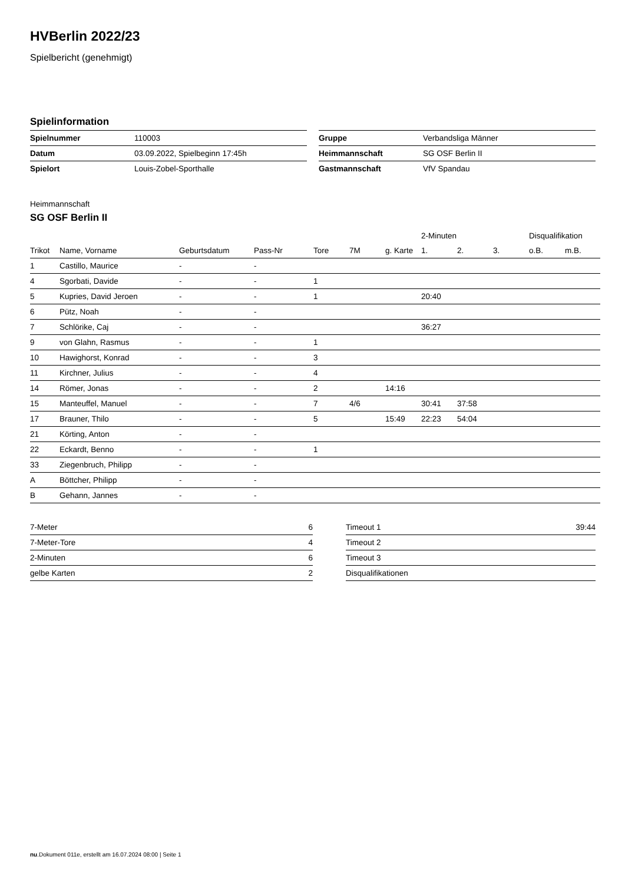HVBerlin 2022/23
Spielbericht (genehmigt)
Spielinformation
| Spielnummer | 110003 |
| Datum | 03.09.2022, Spielbeginn 17:45h |
| Spielort | Louis-Zobel-Sporthalle |
| Gruppe | Verbandsliga Männer |
| Heimmannschaft | SG OSF Berlin II |
| Gastmannschaft | VfV Spandau |
Heimmannschaft
SG OSF Berlin II
| | | | | | | | 2-Minuten | | | Disqualifikation | |
| --- | --- | --- | --- | --- | --- | --- | --- | --- | --- | --- | --- |
| Trikot | Name, Vorname | Geburtsdatum | Pass-Nr | Tore | 7M | g. Karte | 1. | 2. | 3. | o.B. | m.B. |
| 1 | Castillo, Maurice | - | - | | | | | | | | |
| 4 | Sgorbati, Davide | - | - | 1 | | | | | | | |
| 5 | Kupries, David Jeroen | - | - | 1 | | | 20:40 | | | | |
| 6 | Pütz, Noah | - | - | | | | | | | | |
| 7 | Schlörike, Caj | - | - | | | | 36:27 | | | | |
| 9 | von Glahn, Rasmus | - | - | 1 | | | | | | | |
| 10 | Hawighorst, Konrad | - | - | 3 | | | | | | | |
| 11 | Kirchner, Julius | - | - | 4 | | | | | | | |
| 14 | Römer, Jonas | - | - | 2 | | 14:16 | | | | | |
| 15 | Manteuffel, Manuel | - | - | 7 | 4/6 | | 30:41 | 37:58 | | | |
| 17 | Brauner, Thilo | - | - | 5 | | 15:49 | 22:23 | 54:04 | | | |
| 21 | Körting, Anton | - | - | | | | | | | | |
| 22 | Eckardt, Benno | - | - | 1 | | | | | | | |
| 33 | Ziegenbruch, Philipp | - | - | | | | | | | | |
| A | Böttcher, Philipp | - | - | | | | | | | | |
| B | Gehann, Jannes | - | - | | | | | | | | |
| 7-Meter | 6 |
| 7-Meter-Tore | 4 |
| 2-Minuten | 6 |
| gelbe Karten | 2 |
| Timeout 1 | 39:44 |
| Timeout 2 | |
| Timeout 3 | |
| Disqualifikationen | |
nu.Dokument 011e, erstellt am 16.07.2024 08:00 | Seite 1